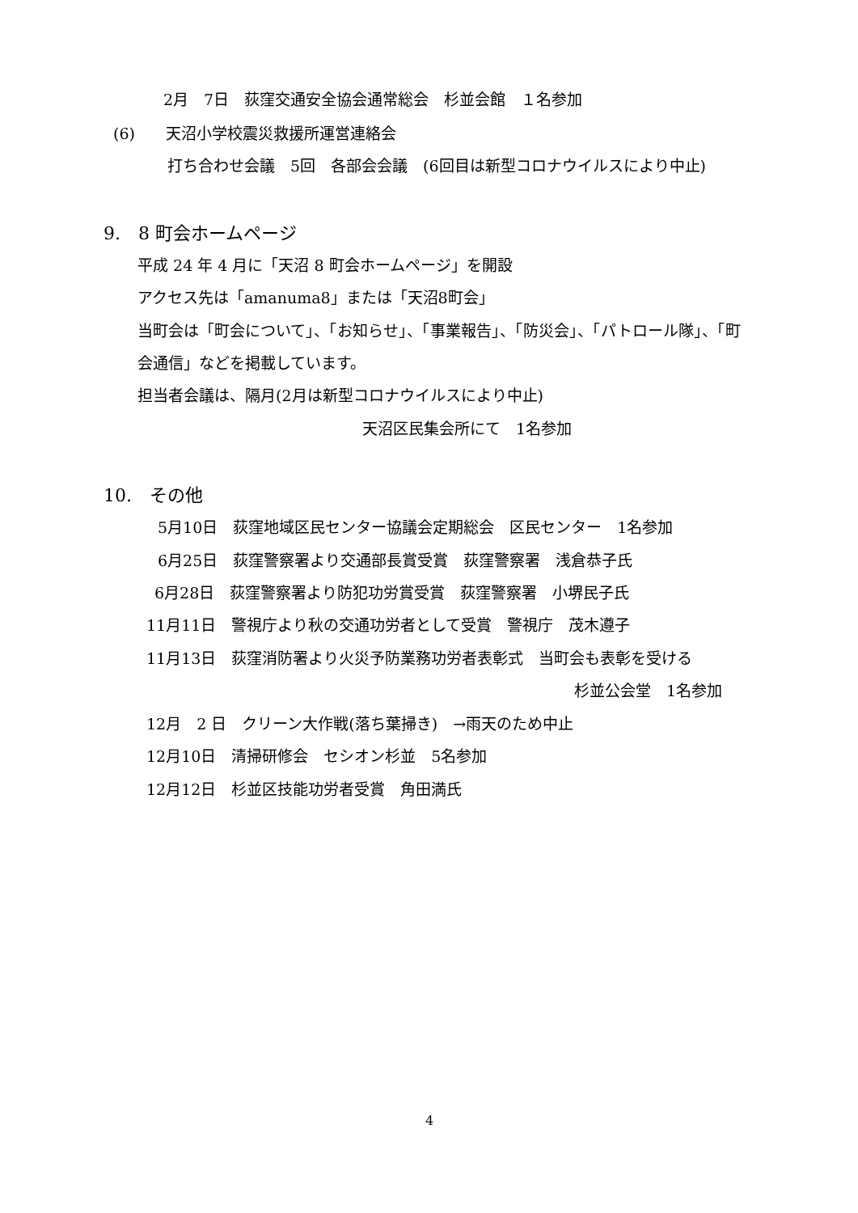2月　7日　荻窪交通安全協会通常総会　杉並会館　１名参加
(6)　　天沼小学校震災救援所運営連絡会
打ち合わせ会議　5回　各部会会議　(6回目は新型コロナウイルスにより中止)
9.　8 町会ホームページ
平成 24 年 4 月に「天沼 8 町会ホームページ」を開設
アクセス先は「amanuma8」または「天沼8町会」
当町会は「町会について」、「お知らせ」、「事業報告」、「防災会」、「パトロール隊」、「町
会通信」などを掲載しています。
担当者会議は、隔月(2月は新型コロナウイルスにより中止)
天沼区民集会所にて　1名参加
10.　その他
5月10日　荻窪地域区民センター協議会定期総会　区民センター　1名参加
6月25日　荻窪警察署より交通部長賞受賞　荻窪警察署　浅倉恭子氏
6月28日　荻窪警察署より防犯功労賞受賞　荻窪警察署　小堺民子氏
11月11日　警視庁より秋の交通功労者として受賞　警視庁　茂木遵子
11月13日　荻窪消防署より火災予防業務功労者表彰式　当町会も表彰を受ける
杉並公会堂　1名参加
12月　2 日　クリーン大作戦(落ち葉掃き)　→雨天のため中止
12月10日　清掃研修会　セシオン杉並　5名参加
12月12日　杉並区技能功労者受賞　角田満氏
4